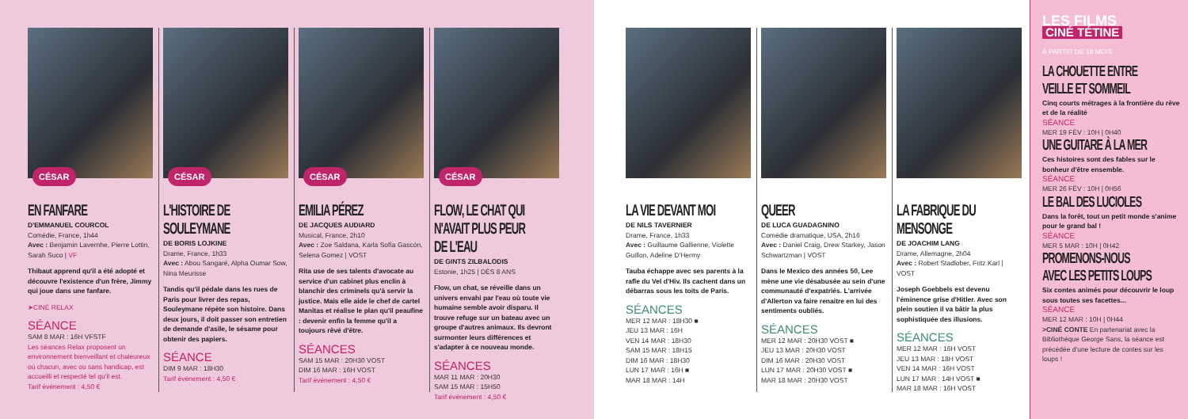CÉSAR
EN FANFARE
D'EMMANUEL COURCOL
Comédie, France, 1h44
Avec : Benjamin Lavernhe, Pierre Lottin, Sarah Suco | VF
Thibaut apprend qu'il a été adopté et découvre l'existence d'un frère, Jimmy qui joue dans une fanfare.
➤CINÉ RELAX
SÉANCE
SAM 8 MAR : 16H VFSTF
Les séances Relax proposent un environnement bienveillant et chaleureux où chacun, avec ou sans handicap, est accueilli et respecté tel qu'il est.
Tarif événement : 4,50 €
CÉSAR
L'HISTOIRE DE SOULEYMANE
DE BORIS LOJKINE
Drame, France, 1h33
Avec : Abou Sangaré, Alpha Oumar Sow, Nina Meurisse
Tandis qu'il pédale dans les rues de Paris pour livrer des repas, Souleymane répète son histoire. Dans deux jours, il doit passer son entretien de demande d'asile, le sésame pour obtenir des papiers.
SÉANCE
DIM 9 MAR : 18H30
Tarif événement : 4,50 €
CÉSAR
EMILIA PÉREZ
DE JACQUES AUDIARD
Musical, France, 2h10
Avec : Zoe Saldana, Karla Sofía Gascón, Selena Gomez | VOST
Rita use de ses talents d'avocate au service d'un cabinet plus enclin à blanchir des criminels qu'à servir la justice. Mais elle aide le chef de cartel Manitas et réalise le plan qu'il peaufine : devenir enfin la femme qu'il a toujours rêvé d'être.
SÉANCES
SAM 15 MAR : 20H30 VOST
DIM 16 MAR : 16H VOST
Tarif événement : 4,50 €
CÉSAR
FLOW, LE CHAT QUI N'AVAIT PLUS PEUR DE L'EAU
DE GINTS ZILBALODIS
Estonie, 1h25 | DÈS 8 ANS
Flow, un chat, se réveille dans un univers envahi par l'eau où toute vie humaine semble avoir disparu. Il trouve refuge sur un bateau avec un groupe d'autres animaux. Ils devront surmonter leurs différences et s'adapter à ce nouveau monde.
SÉANCES
MAR 11 MAR : 20H30
SAM 15 MAR : 15H50
Tarif événement : 4,50 €
LA VIE DEVANT MOI
DE NILS TAVERNIER
Drame, France, 1h33
Avec : Guillaume Gallienne, Violette Guillon, Adeline D'Hermy
Tauba échappe avec ses parents à la rafle du Vel d'Hiv. Ils cachent dans un débarras sous les toits de Paris.
SÉANCES
MER 12 MAR : 18H30 ■
JEU 13 MAR : 16H
VEN 14 MAR : 18H30
SAM 15 MAR : 18H15
DIM 16 MAR : 18H30
LUN 17 MAR : 16H ■
MAR 18 MAR : 14H
QUEER
DE LUCA GUADAGNINO
Comédie dramatique, USA, 2h16
Avec : Daniel Craig, Drew Starkey, Jason Schwartzman | VOST
Dans le Mexico des années 50, Lee mène une vie désabusée au sein d'une communauté d'expatriés. L'arrivée d'Allerton va faire renaitre en lui des sentiments oubliés.
SÉANCES
MER 12 MAR : 20H30 VOST ■
JEU 13 MAR : 20H30 VOST
DIM 16 MAR : 20H30 VOST
LUN 17 MAR : 20H30 VOST ■
MAR 18 MAR : 20H30 VOST
LA FABRIQUE DU MENSONGE
DE JOACHIM LANG
Drame, Allemagne, 2h04
Avec : Robert Stadlober, Fritz Karl | VOST
Joseph Goebbels est devenu l'éminence grise d'Hitler. Avec son plein soutien il va bâtir la plus sophistiquée des illusions.
SÉANCES
MER 12 MAR : 16H VOST
JEU 13 MAR : 18H VOST
VEN 14 MAR : 16H VOST
LUN 17 MAR : 14H VOST ■
MAR 18 MAR : 16H VOST
LES FILMS
CINÉ TÉTINE
À PARTIR DE 18 MOIS
LA CHOUETTE ENTRE VEILLE ET SOMMEIL
Cinq courts métrages à la frontière du rêve et de la réalité
SÉANCE
MER 19 FÉV : 10H | 0H40
UNE GUITARE À LA MER
Ces histoires sont des fables sur le bonheur d'être ensemble.
SÉANCE
MER 26 FÉV : 10H | 0H56
LE BAL DES LUCIOLES
Dans la forêt, tout un petit monde s'anime pour le grand bal !
SÉANCE
MER 5 MAR : 10H | 0H42
PROMENONS-NOUS AVEC LES PETITS LOUPS
Six contes animés pour découvrir le loup sous toutes ses facettes...
SÉANCE
MER 12 MAR : 10H | 0H44
>CINÉ CONTE En partenariat avec la Bibliothèque George Sans, la séance est précédée d'une lecture de contes sur les loups !